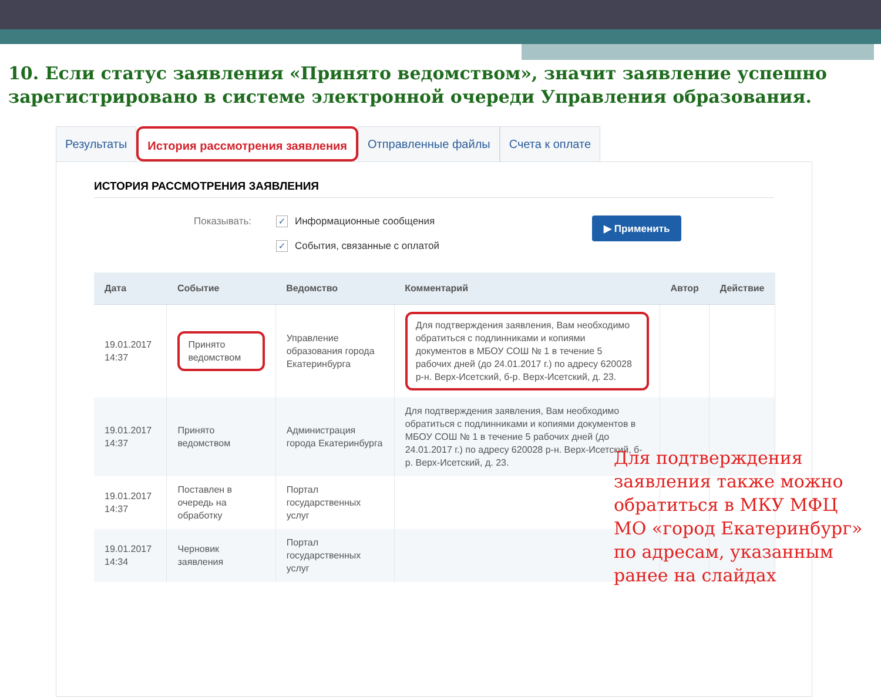10. Если статус заявления «Принято ведомством», значит заявление успешно зарегистрировано в системе электронной очереди Управления образования.
Результаты История рассмотрения заявления Отправленные файлы Счета к оплате
ИСТОРИЯ РАССМОТРЕНИЯ ЗАЯВЛЕНИЯ
Показывать:
✓ Информационные сообщения
✓ События, связанные с оплатой
▶ Применить
| Дата | Событие | Ведомство | Комментарий | Автор | Действие |
| --- | --- | --- | --- | --- | --- |
| 19.01.2017 14:37 | Принято ведомством | Управление образования города Екатеринбурга | Для подтверждения заявления, Вам необходимо обратиться с подлинниками и копиями документов в МБОУ СОШ № 1 в течение 5 рабочих дней (до 24.01.2017 г.) по адресу 620028 р-н. Верх-Исетский, б-р. Верх-Исетский, д. 23. | | |
| 19.01.2017 14:37 | Принято ведомством | Администрация города Екатеринбурга | Для подтверждения заявления, Вам необходимо обратиться с подлинниками и копиями документов в МБОУ СОШ № 1 в течение 5 рабочих дней (до 24.01.2017 г.) по адресу 620028 р-н. Верх-Исетский, б-р. Верх-Исетский, д. 23. | | |
| 19.01.2017 14:37 | Поставлен в очередь на обработку | Портал государственных услуг | | | |
| 19.01.2017 14:34 | Черновик заявления | Портал государственных услуг | | | |
Для подтверждения заявления также можно обратиться в МКУ МФЦ МО «город Екатеринбург» по адресам, указанным ранее на слайдах